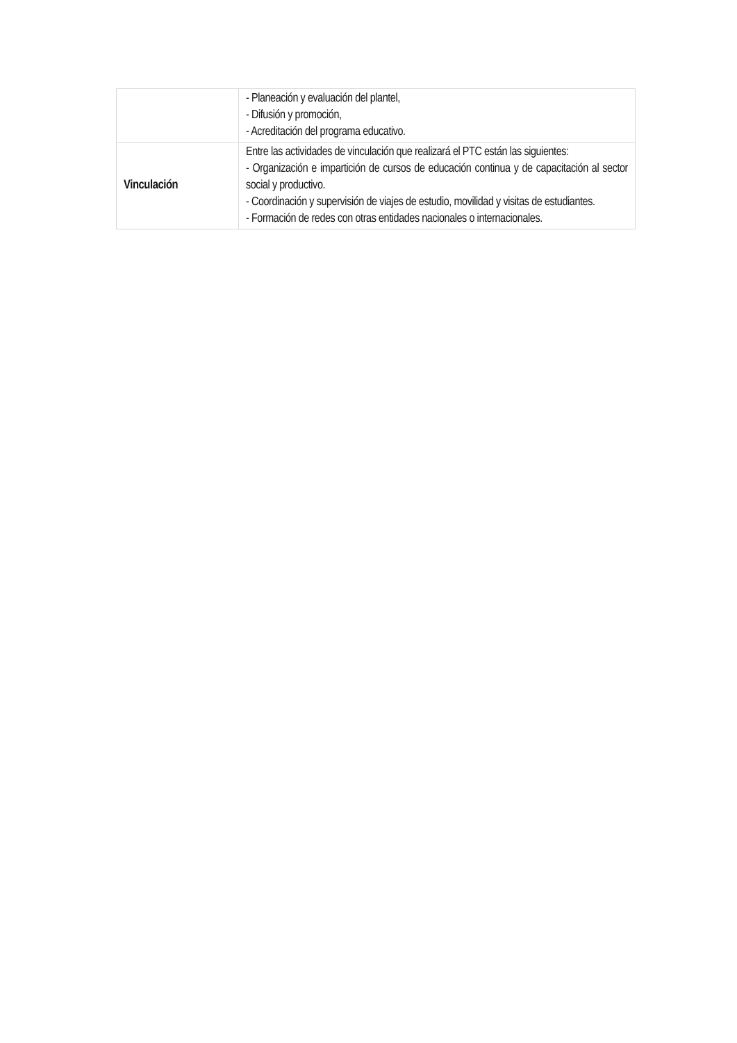| | - Planeación y evaluación del plantel, - Difusión y promoción, - Acreditación del programa educativo. |
| Vinculación | Entre las actividades de vinculación que realizará el PTC están las siguientes: - Organización e impartición de cursos de educación continua y de capacitación al sector social y productivo. - Coordinación y supervisión de viajes de estudio, movilidad y visitas de estudiantes. - Formación de redes con otras entidades nacionales o internacionales. |